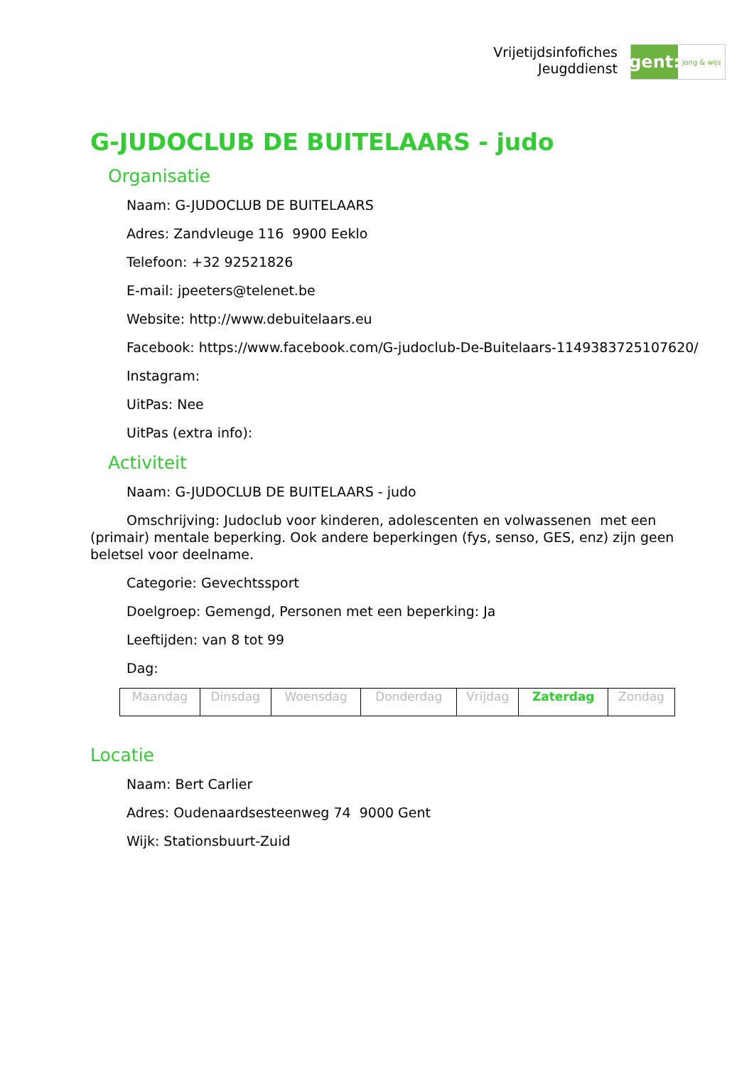Vrijetijdsinfofiches
Jeugddienst
gent:
jong & wijs
G-JUDOCLUB DE BUITELAARS - judo
Organisatie
Naam: G-JUDOCLUB DE BUITELAARS
Adres: Zandvleuge 116 9900 Eeklo
Telefoon: +32 92521826
E-mail: jpeeters@telenet.be
Website: http://www.debuitelaars.eu
Facebook: https://www.facebook.com/G-judoclub-De-Buitelaars-1149383725107620/
Instagram:
UitPas: Nee
UitPas (extra info):
Activiteit
Naam: G-JUDOCLUB DE BUITELAARS - judo
Omschrijving: Judoclub voor kinderen, adolescenten en volwassenen met een (primair) mentale beperking. Ook andere beperkingen (fys, senso, GES, enz) zijn geen beletsel voor deelname.
Categorie: Gevechtssport
Doelgroep: Gemengd, Personen met een beperking: Ja
Leeftijden: van 8 tot 99
Dag:
| Maandag | Dinsdag | Woensdag | Donderdag | Vrijdag | Zaterdag | Zondag |
Locatie
Naam: Bert Carlier
Adres: Oudenaardsesteenweg 74 9000 Gent
Wijk: Stationsbuurt-Zuid